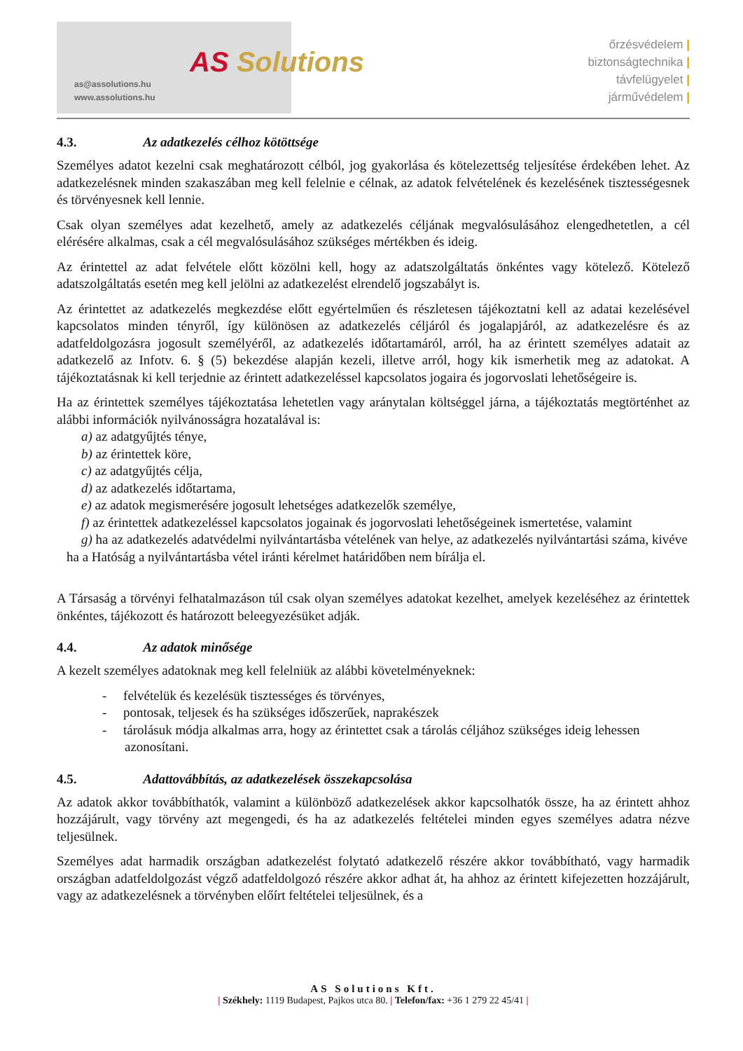as@assolutions.hu
www.assolutions.hu
AS Solutions
őrzésvédelem |
biztonságtechnika |
távfelügyelet |
járművédelem |
4.3. Az adatkezelés célhoz kötöttsége
Személyes adatot kezelni csak meghatározott célból, jog gyakorlása és kötelezettség teljesítése érdekében lehet. Az adatkezelésnek minden szakaszában meg kell felelnie e célnak, az adatok felvételének és kezelésének tisztességesnek és törvényesnek kell lennie.
Csak olyan személyes adat kezelhető, amely az adatkezelés céljának megvalósulásához elengedhetetlen, a cél elérésére alkalmas, csak a cél megvalósulásához szükséges mértékben és ideig.
Az érintettel az adat felvétele előtt közölni kell, hogy az adatszolgáltatás önkéntes vagy kötelező. Kötelező adatszolgáltatás esetén meg kell jelölni az adatkezelést elrendelő jogszabályt is.
Az érintettet az adatkezelés megkezdése előtt egyértelműen és részletesen tájékoztatni kell az adatai kezelésével kapcsolatos minden tényről, így különösen az adatkezelés céljáról és jogalapjáról, az adatkezelésre és az adatfeldolgozásra jogosult személyéről, az adatkezelés időtartamáról, arról, ha az érintett személyes adatait az adatkezelő az Infotv. 6. § (5) bekezdése alapján kezeli, illetve arról, hogy kik ismerhetik meg az adatokat. A tájékoztatásnak ki kell terjednie az érintett adatkezeléssel kapcsolatos jogaira és jogorvoslati lehetőségeire is.
Ha az érintettek személyes tájékoztatása lehetetlen vagy aránytalan költséggel járna, a tájékoztatás megtörténhet az alábbi információk nyilvánosságra hozatalával is:
a) az adatgyűjtés ténye,
b) az érintettek köre,
c) az adatgyűjtés célja,
d) az adatkezelés időtartama,
e) az adatok megismerésére jogosult lehetséges adatkezelők személye,
f) az érintettek adatkezeléssel kapcsolatos jogainak és jogorvoslati lehetőségeinek ismertetése, valamint
g) ha az adatkezelés adatvédelmi nyilvántartásba vételének van helye, az adatkezelés nyilvántartási száma, kivéve ha a Hatóság a nyilvántartásba vétel iránti kérelmet határidőben nem bírálja el.
A Társaság a törvényi felhatalmazáson túl csak olyan személyes adatokat kezelhet, amelyek kezeléséhez az érintettek önkéntes, tájékozott és határozott beleegyezésüket adják.
4.4. Az adatok minősége
A kezelt személyes adatoknak meg kell felelniük az alábbi követelményeknek:
- felvételük és kezelésük tisztességes és törvényes,
- pontosak, teljesek és ha szükséges időszerűek, naprakészek
- tárolásuk módja alkalmas arra, hogy az érintettet csak a tárolás céljához szükséges ideig lehessen azonosítani.
4.5. Adattovábbítás, az adatkezelések összekapcsolása
Az adatok akkor továbbíthatók, valamint a különböző adatkezelések akkor kapcsolhatók össze, ha az érintett ahhoz hozzájárult, vagy törvény azt megengedi, és ha az adatkezelés feltételei minden egyes személyes adatra nézve teljesülnek.
Személyes adat harmadik országban adatkezelést folytató adatkezelő részére akkor továbbítható, vagy harmadik országban adatfeldolgozást végző adatfeldolgozó részére akkor adhat át, ha ahhoz az érintett kifejezetten hozzájárult, vagy az adatkezelésnek a törvényben előírt feltételei teljesülnek, és a
AS Solutions Kft.
| Székhely: 1119 Budapest, Pajkos utca 80. | Telefon/fax: +36 1 279 22 45/41 |